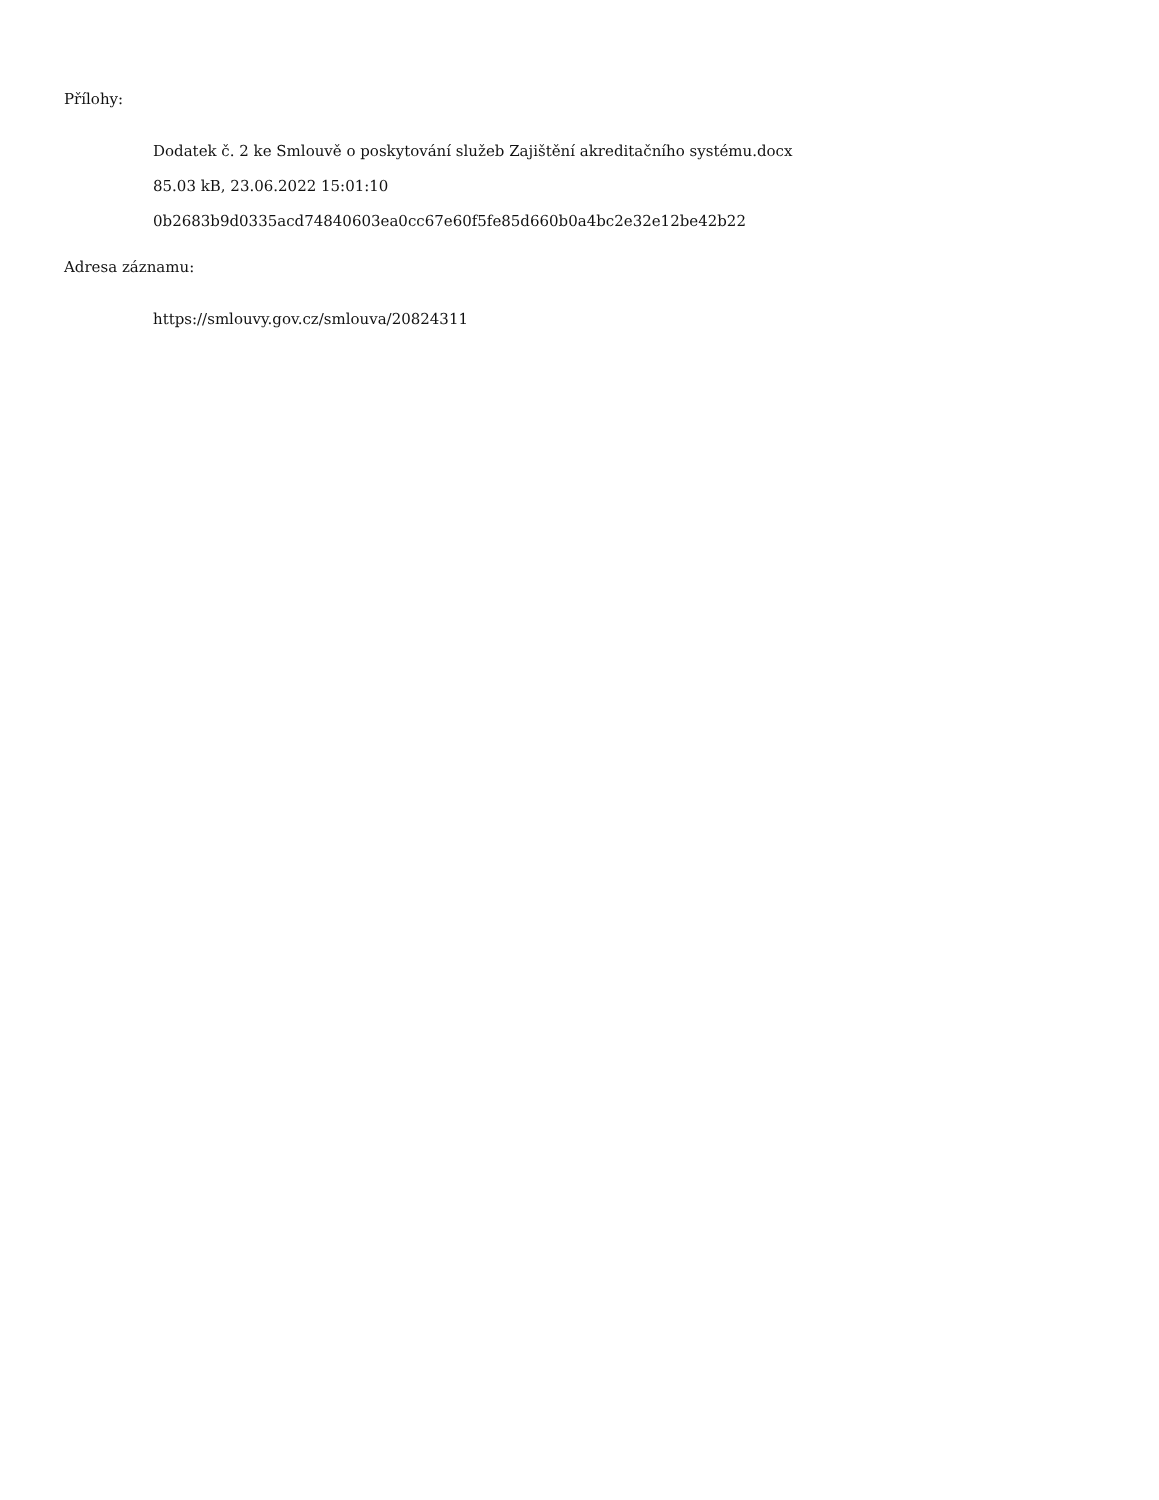Přílohy:
Dodatek č. 2 ke Smlouvě o poskytování služeb Zajištění akreditačního systému.docx
85.03 kB, 23.06.2022 15:01:10
0b2683b9d0335acd74840603ea0cc67e60f5fe85d660b0a4bc2e32e12be42b22
Adresa záznamu:
https://smlouvy.gov.cz/smlouva/20824311